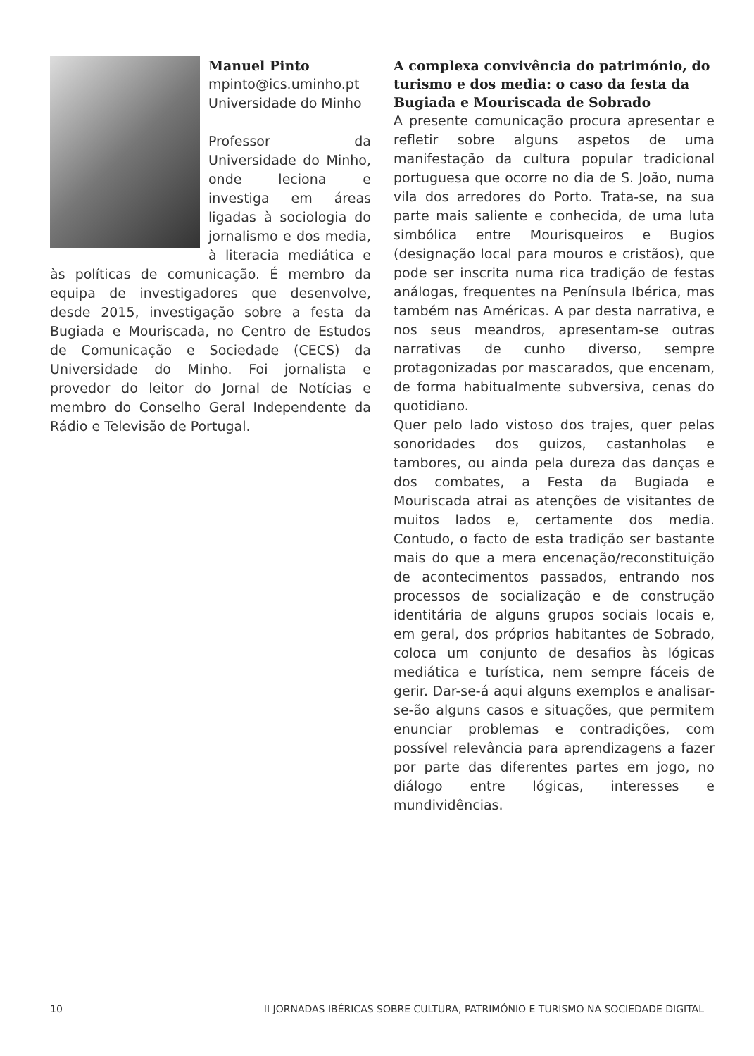Manuel Pinto
mpinto@ics.uminho.pt
Universidade do Minho
Professor da Universidade do Minho, onde leciona e investiga em áreas ligadas à sociologia do jornalismo e dos media, à literacia mediática e às políticas de comunicação. É membro da equipa de investigadores que desenvolve, desde 2015, investigação sobre a festa da Bugiada e Mouriscada, no Centro de Estudos de Comunicação e Sociedade (CECS) da Universidade do Minho. Foi jornalista e provedor do leitor do Jornal de Notícias e membro do Conselho Geral Independente da Rádio e Televisão de Portugal.
A complexa convivência do património, do turismo e dos media: o caso da festa da Bugiada e Mouriscada de Sobrado
A presente comunicação procura apresentar e refletir sobre alguns aspetos de uma manifestação da cultura popular tradicional portuguesa que ocorre no dia de S. João, numa vila dos arredores do Porto. Trata-se, na sua parte mais saliente e conhecida, de uma luta simbólica entre Mourisqueiros e Bugios (designação local para mouros e cristãos), que pode ser inscrita numa rica tradição de festas análogas, frequentes na Península Ibérica, mas também nas Américas. A par desta narrativa, e nos seus meandros, apresentam-se outras narrativas de cunho diverso, sempre protagonizadas por mascarados, que encenam, de forma habitualmente subversiva, cenas do quotidiano.
Quer pelo lado vistoso dos trajes, quer pelas sonoridades dos guizos, castanholas e tambores, ou ainda pela dureza das danças e dos combates, a Festa da Bugiada e Mouriscada atrai as atenções de visitantes de muitos lados e, certamente dos media. Contudo, o facto de esta tradição ser bastante mais do que a mera encenação/reconstituição de acontecimentos passados, entrando nos processos de socialização e de construção identitária de alguns grupos sociais locais e, em geral, dos próprios habitantes de Sobrado, coloca um conjunto de desafios às lógicas mediática e turística, nem sempre fáceis de gerir. Dar-se-á aqui alguns exemplos e analisar-se-ão alguns casos e situações, que permitem enunciar problemas e contradições, com possível relevância para aprendizagens a fazer por parte das diferentes partes em jogo, no diálogo entre lógicas, interesses e mundividências.
10 II JORNADAS IBÉRICAS SOBRE CULTURA, PATRIMÓNIO E TURISMO NA SOCIEDADE DIGITAL